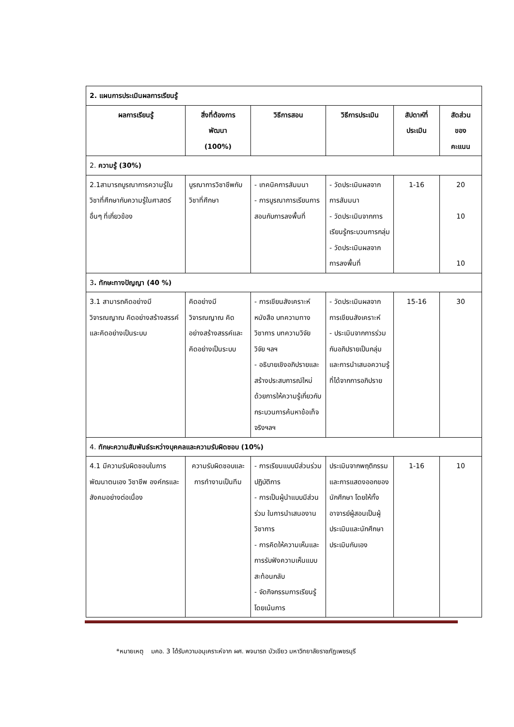| 2. แผนการประเมินผลการเรียนรู้ | | | | | |
| ผลการเรียนรู้ | สิ่งที่ต้องการ พัฒนา (100%) | วิธีการสอน | วิธีการประเมิน | สัปดาห์ที่ ประเมิน | สัดส่วน ของ คะแนน |
| 2. ความรู้ (30%) | | | | | |
| 2.1สามารถบูรณาการความรู้ในวิชาที่ศึกษากับความรู้ในศาสตร์อื่นๆ ที่เกี่ยวข้อง | บูรณาการวิชาชีพกับวิชาที่ศึกษา | - เทคนิคการสัมมนา - การบูรณาการเรียนการสอนกับการลงพื้นที่ | - วัดประเมินผลจากการสัมมนา - วัดประเมินจากการเรียนรู้กระบวนการกลุ่ม - วัดประเมินผลจากการลงพื้นที่ | 1-16 | 20 10 10 |
| 3 . ทักษะทางปัญญา (40 %) | | | | | |
| 3.1 สามารถคิดอย่างมีวิจารณญาณ คิดอย่างสร้างสรรค์ และคิดอย่างเป็นระบบ | คิดอย่างมีวิจารณญาณ คิดอย่างสร้างสรรค์และคิดอย่างเป็นระบบ | - การเขียนสังเคราะห์หนังสือ บทความทางวิชาการ บทความวิจัย วิจัย ฯลฯ - อธิบายเชิงอภิปรายและสร้างประสบการณ์ใหม่ด้วยการให้ความรู้เกี่ยวกับกระบวนการค้นหาข้อเท็จจริงฯลฯ | - วัดประเมินผลจากการเขียนสังเคราะห์ - ประเมินจากการร่วมกันอภิปรายเป็นกลุ่ม และการนำเสนอความรู้ที่ได้จากการอภิปราย | 15-16 | 30 |
| 4. ทักษะความสัมพันธ์ระหว่างบุคคลและความรับผิดชอบ (10%) | | | | | |
| 4.1 มีความรับผิดชอบในการพัฒนาตนเอง วิชาชีพ องค์กรและสังคมอย่างต่อเนื่อง | ความรับผิดชอบและการทำงานเป็นทีม | - การเรียนแบบมีส่วนร่วมปฏิบัติการ - การเป็นผู้นำแบบมีส่วนร่วม ในการนำเสนองานวิชาการ - การคิดให้ความเห็นและการรับฟังความเห็นแบบสะท้อนกลับ - จัดกิจกรรมการเรียนรู้โดยเน้นการ | ประเมินจากพฤติกรรม และการแสดงออกของนักศึกษา โดยให้ทั้งอาจารย์ผู้สอนเป็นผู้ประเมินและนักศึกษาประเมินกันเอง | 1-16 | 10 |
*หมายเหตุ มคอ. 3 ได้รับความอนุเคราะห์จาก ผศ. พจนารถ บัวเขียว มหาวิทยาลัยราชภัฏเพชรบุรี